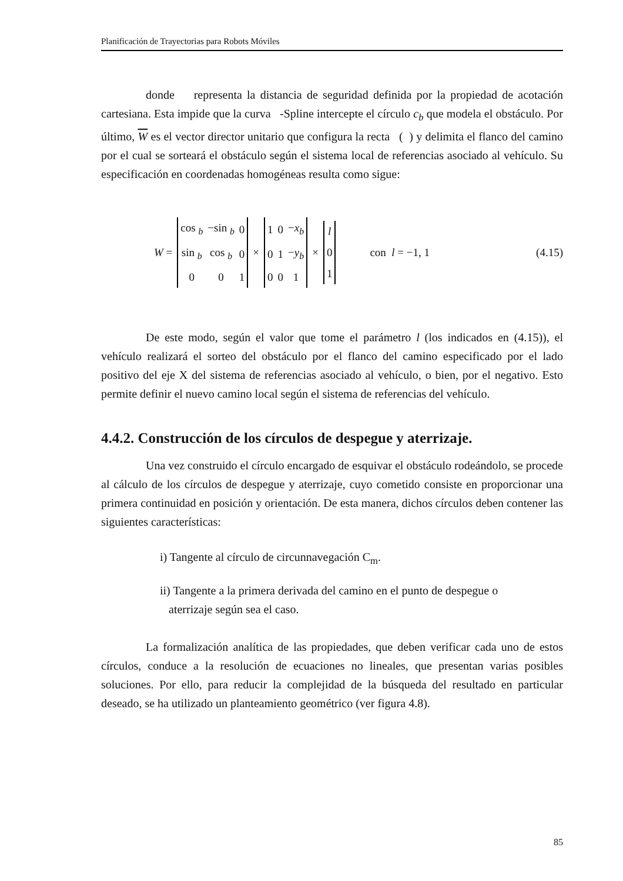Planificación de Trayectorias para Robots Móviles
donde representa la distancia de seguridad definida por la propiedad de acotación cartesiana. Esta impide que la curva -Spline intercepte el círculo c<sub>b</sub> que modela el obstáculo. Por último, W es el vector director unitario que configura la recta ( ) y delimita el flanco del camino por el cual se sorteará el obstáculo según el sistema local de referencias asociado al vehículo. Su especificación en coordenadas homogéneas resulta como sigue:
W =
| cos <sub>b</sub> | −sin <sub>b</sub> | 0 |
| sin <sub>b</sub> | cos <sub>b</sub> | 0 |
| 0 | 0 | 1 |
×
| 1 | 0 | − x<sub>b</sub> |
| 0 | 1 | − y<sub>b</sub> |
| 0 | 0 | 1 |
×
| l |
| 0 |
| 1 |
con l = −1, 1 (4.15)
De este modo, según el valor que tome el parámetro l (los indicados en (4.15)), el vehículo realizará el sorteo del obstáculo por el flanco del camino especificado por el lado positivo del eje X del sistema de referencias asociado al vehículo, o bien, por el negativo. Esto permite definir el nuevo camino local según el sistema de referencias del vehículo.
4.4.2. Construcción de los círculos de despegue y aterrizaje.
Una vez construido el círculo encargado de esquivar el obstáculo rodeándolo, se procede al cálculo de los círculos de despegue y aterrizaje, cuyo cometido consiste en proporcionar una primera continuidad en posición y orientación. De esta manera, dichos círculos deben contener las siguientes características:
i) Tangente al círculo de circunnavegación C<sub>m</sub>.
ii) Tangente a la primera derivada del camino en el punto de despegue o
aterrizaje según sea el caso.
La formalización analítica de las propiedades, que deben verificar cada uno de estos círculos, conduce a la resolución de ecuaciones no lineales, que presentan varias posibles soluciones. Por ello, para reducir la complejidad de la búsqueda del resultado en particular deseado, se ha utilizado un planteamiento geométrico (ver figura 4.8).
85